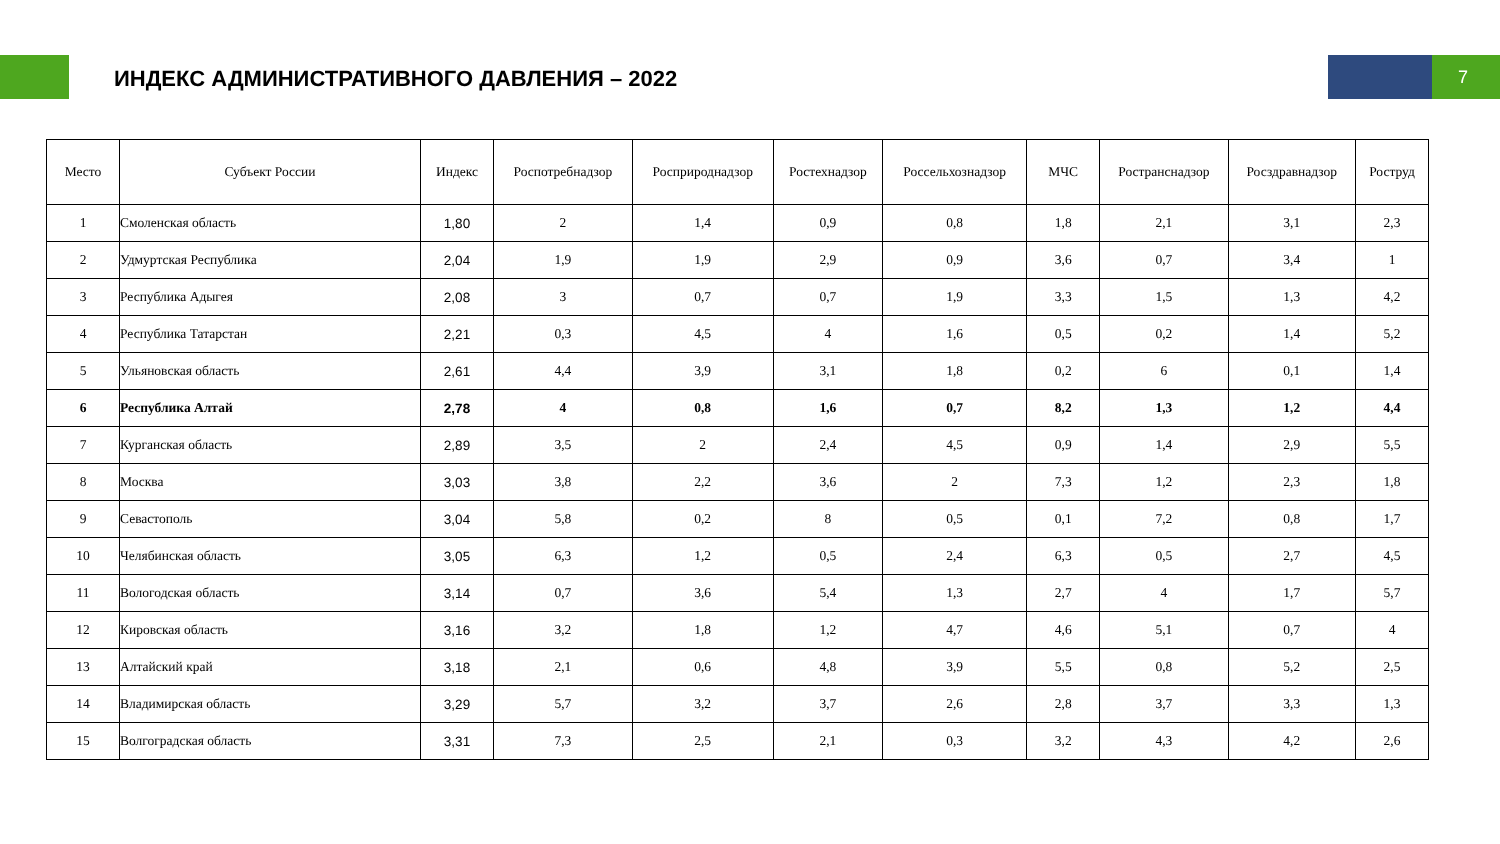ИНДЕКС АДМИНИСТРАТИВНОГО ДАВЛЕНИЯ – 2022
7
| Место | Субъект России | Индекс | Роспотребнадзор | Росприроднадзор | Ростехнадзор | Россельхознадзор | МЧС | Ространснадзор | Росздравнадзор | Роструд |
| --- | --- | --- | --- | --- | --- | --- | --- | --- | --- | --- |
| 1 | Смоленская область | 1,80 | 2 | 1,4 | 0,9 | 0,8 | 1,8 | 2,1 | 3,1 | 2,3 |
| 2 | Удмуртская Республика | 2,04 | 1,9 | 1,9 | 2,9 | 0,9 | 3,6 | 0,7 | 3,4 | 1 |
| 3 | Республика Адыгея | 2,08 | 3 | 0,7 | 0,7 | 1,9 | 3,3 | 1,5 | 1,3 | 4,2 |
| 4 | Республика Татарстан | 2,21 | 0,3 | 4,5 | 4 | 1,6 | 0,5 | 0,2 | 1,4 | 5,2 |
| 5 | Ульяновская область | 2,61 | 4,4 | 3,9 | 3,1 | 1,8 | 0,2 | 6 | 0,1 | 1,4 |
| 6 | Республика Алтай | 2,78 | 4 | 0,8 | 1,6 | 0,7 | 8,2 | 1,3 | 1,2 | 4,4 |
| 7 | Курганская область | 2,89 | 3,5 | 2 | 2,4 | 4,5 | 0,9 | 1,4 | 2,9 | 5,5 |
| 8 | Москва | 3,03 | 3,8 | 2,2 | 3,6 | 2 | 7,3 | 1,2 | 2,3 | 1,8 |
| 9 | Севастополь | 3,04 | 5,8 | 0,2 | 8 | 0,5 | 0,1 | 7,2 | 0,8 | 1,7 |
| 10 | Челябинская область | 3,05 | 6,3 | 1,2 | 0,5 | 2,4 | 6,3 | 0,5 | 2,7 | 4,5 |
| 11 | Вологодская область | 3,14 | 0,7 | 3,6 | 5,4 | 1,3 | 2,7 | 4 | 1,7 | 5,7 |
| 12 | Кировская область | 3,16 | 3,2 | 1,8 | 1,2 | 4,7 | 4,6 | 5,1 | 0,7 | 4 |
| 13 | Алтайский край | 3,18 | 2,1 | 0,6 | 4,8 | 3,9 | 5,5 | 0,8 | 5,2 | 2,5 |
| 14 | Владимирская область | 3,29 | 5,7 | 3,2 | 3,7 | 2,6 | 2,8 | 3,7 | 3,3 | 1,3 |
| 15 | Волгоградская область | 3,31 | 7,3 | 2,5 | 2,1 | 0,3 | 3,2 | 4,3 | 4,2 | 2,6 |